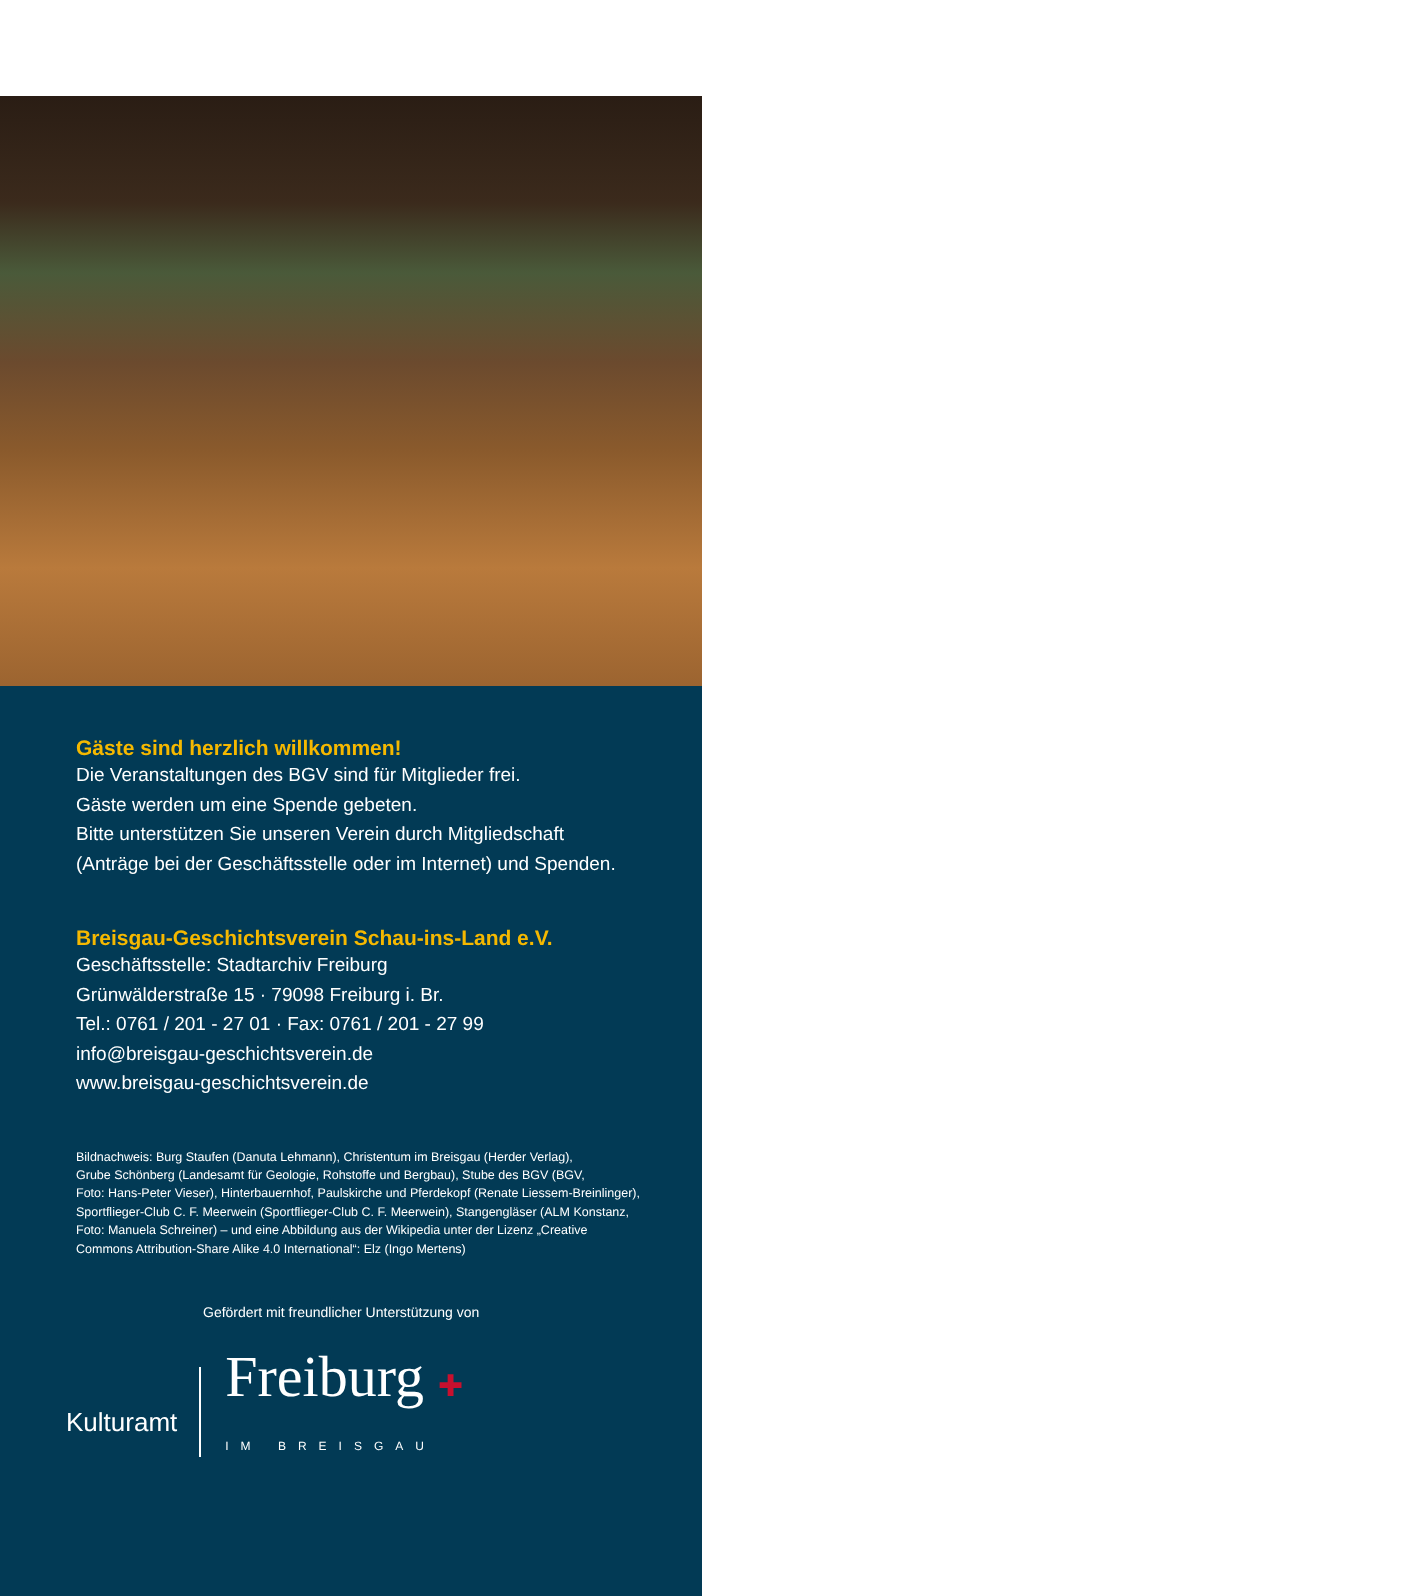Gäste sind herzlich willkommen!
Die Veranstaltungen des BGV sind für Mitglieder frei.
Gäste werden um eine Spende gebeten.
Bitte unterstützen Sie unseren Verein durch Mitgliedschaft
(Anträge bei der Geschäftsstelle oder im Internet) und Spenden.
Breisgau-Geschichtsverein Schau-ins-Land e.V.
Geschäftsstelle: Stadtarchiv Freiburg
Grünwälderstraße 15 · 79098 Freiburg i. Br.
Tel.: 0761 / 201 - 27 01 · Fax: 0761 / 201 - 27 99
info@breisgau-geschichtsverein.de
www.breisgau-geschichtsverein.de
Bildnachweis: Burg Staufen (Danuta Lehmann), Christentum im Breisgau (Herder Verlag),
Grube Schönberg (Landesamt für Geologie, Rohstoffe und Bergbau), Stube des BGV (BGV,
Foto: Hans-Peter Vieser), Hinterbauernhof, Paulskirche und Pferdekopf (Renate Liessem-Breinlinger),
Sportflieger-Club C. F. Meerwein (Sportflieger-Club C. F. Meerwein), Stangengläser (ALM Konstanz,
Foto: Manuela Schreiner) – und eine Abbildung aus der Wikipedia unter der Lizenz „Creative
Commons Attribution-Share Alike 4.0 International“: Elz (Ingo Mertens)
Gefördert mit freundlicher Unterstützung von
Kulturamt
Freiburg ✚
IM BREISGAU